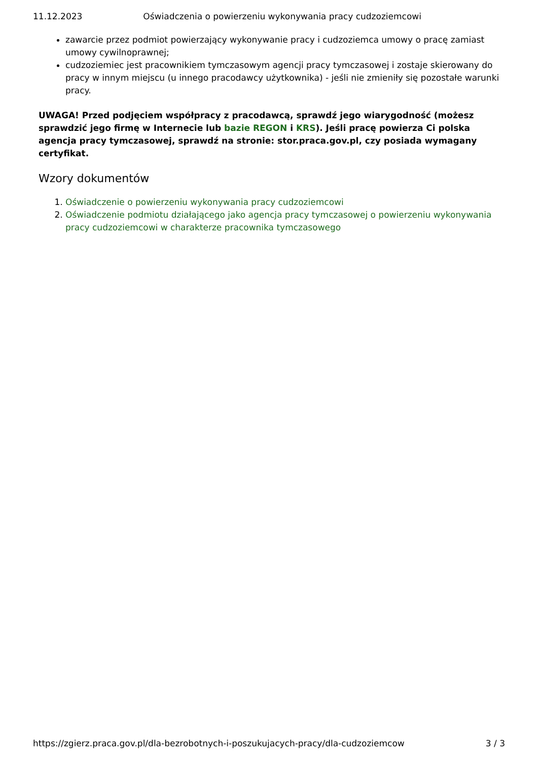11.12.2023 Oświadczenia o powierzeniu wykonywania pracy cudzoziemcowi
zawarcie przez podmiot powierzający wykonywanie pracy i cudzoziemca umowy o pracę zamiast umowy cywilnoprawnej;
cudzoziemiec jest pracownikiem tymczasowym agencji pracy tymczasowej i zostaje skierowany do pracy w innym miejscu (u innego pracodawcy użytkownika) - jeśli nie zmieniły się pozostałe warunki pracy.
UWAGA! Przed podjęciem współpracy z pracodawcą, sprawdź jego wiarygodność (możesz sprawdzić jego firmę w Internecie lub bazie REGON i KRS). Jeśli pracę powierza Ci polska agencja pracy tymczasowej, sprawdź na stronie: stor.praca.gov.pl, czy posiada wymagany certyfikat.
Wzory dokumentów
1. Oświadczenie o powierzeniu wykonywania pracy cudzoziemcowi
2. Oświadczenie podmiotu działającego jako agencja pracy tymczasowej o powierzeniu wykonywania pracy cudzoziemcowi w charakterze pracownika tymczasowego
https://zgierz.praca.gov.pl/dla-bezrobotnych-i-poszukujacych-pracy/dla-cudzoziemcow 3 / 3